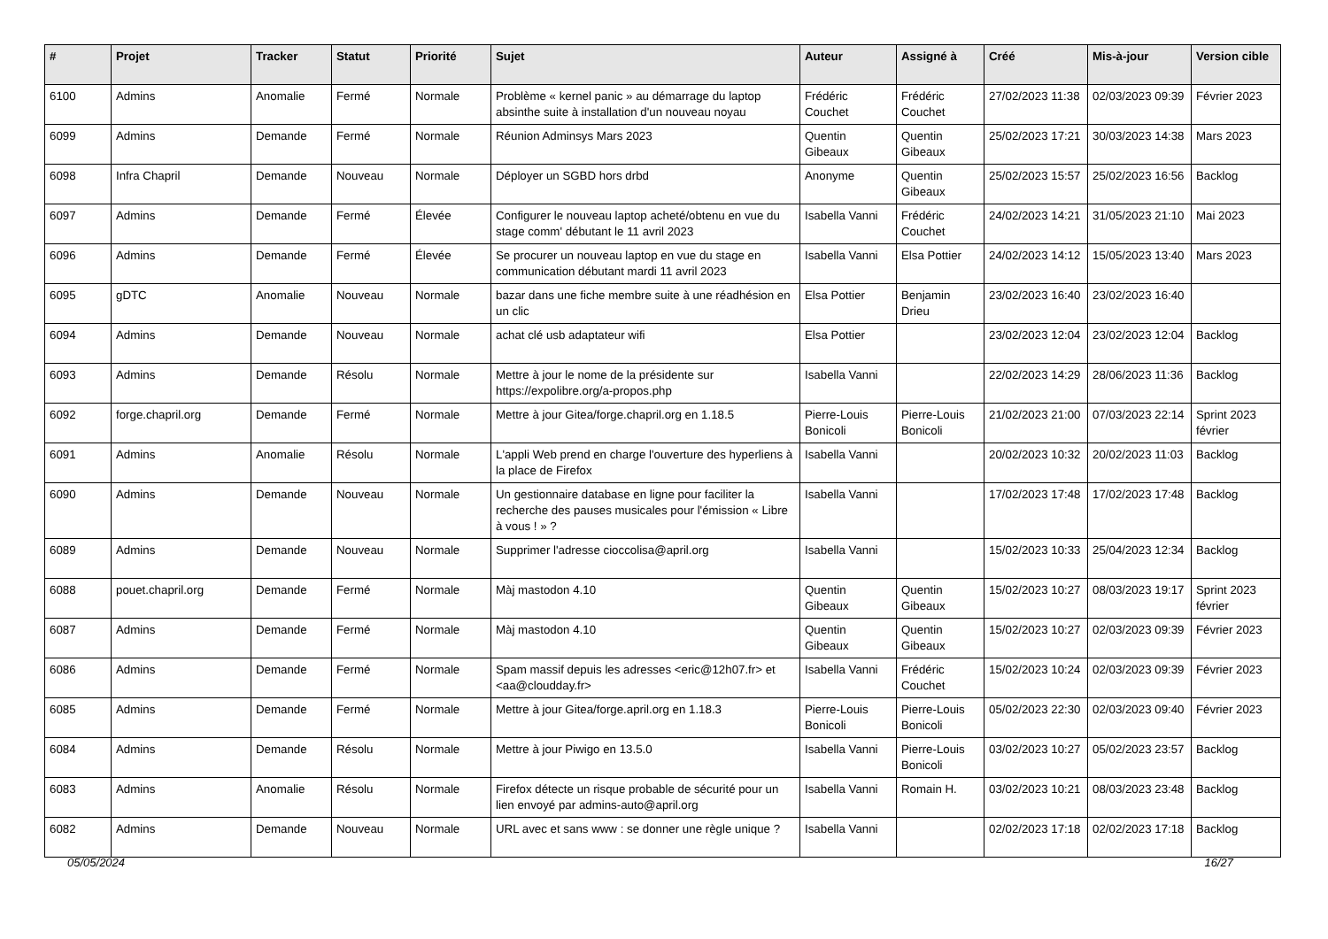| # | Projet | Tracker | Statut | Priorité | Sujet | Auteur | Assigné à | Créé | Mis-à-jour | Version cible |
| --- | --- | --- | --- | --- | --- | --- | --- | --- | --- | --- |
| 6100 | Admins | Anomalie | Fermé | Normale | Problème « kernel panic » au démarrage du laptop absinthe suite à installation d'un nouveau noyau | Frédéric Couchet | Frédéric Couchet | 27/02/2023 11:38 | 02/03/2023 09:39 | Février 2023 |
| 6099 | Admins | Demande | Fermé | Normale | Réunion Adminsys Mars 2023 | Quentin Gibeaux | Quentin Gibeaux | 25/02/2023 17:21 | 30/03/2023 14:38 | Mars 2023 |
| 6098 | Infra Chapril | Demande | Nouveau | Normale | Déployer un SGBD hors drbd | Anonyme | Quentin Gibeaux | 25/02/2023 15:57 | 25/02/2023 16:56 | Backlog |
| 6097 | Admins | Demande | Fermé | Élevée | Configurer le nouveau laptop acheté/obtenu en vue du stage comm' débutant le 11 avril 2023 | Isabella Vanni | Frédéric Couchet | 24/02/2023 14:21 | 31/05/2023 21:10 | Mai 2023 |
| 6096 | Admins | Demande | Fermé | Élevée | Se procurer un nouveau laptop en vue du stage en communication débutant mardi 11 avril 2023 | Isabella Vanni | Elsa Pottier | 24/02/2023 14:12 | 15/05/2023 13:40 | Mars 2023 |
| 6095 | gDTC | Anomalie | Nouveau | Normale | bazar dans une fiche membre suite à une réadhésion en un clic | Elsa Pottier | Benjamin Drieu | 23/02/2023 16:40 | 23/02/2023 16:40 | |
| 6094 | Admins | Demande | Nouveau | Normale | achat clé usb adaptateur wifi | Elsa Pottier | | 23/02/2023 12:04 | 23/02/2023 12:04 | Backlog |
| 6093 | Admins | Demande | Résolu | Normale | Mettre à jour le nome de la présidente sur https://expolibre.org/a-propos.php | Isabella Vanni | | 22/02/2023 14:29 | 28/06/2023 11:36 | Backlog |
| 6092 | forge.chapril.org | Demande | Fermé | Normale | Mettre à jour Gitea/forge.chapril.org en 1.18.5 | Pierre-Louis Bonicoli | Pierre-Louis Bonicoli | 21/02/2023 21:00 | 07/03/2023 22:14 | Sprint 2023 février |
| 6091 | Admins | Anomalie | Résolu | Normale | L'appli Web prend en charge l'ouverture des hyperliens à la place de Firefox | Isabella Vanni | | 20/02/2023 10:32 | 20/02/2023 11:03 | Backlog |
| 6090 | Admins | Demande | Nouveau | Normale | Un gestionnaire database en ligne pour faciliter la recherche des pauses musicales pour l'émission « Libre à vous ! » ? | Isabella Vanni | | 17/02/2023 17:48 | 17/02/2023 17:48 | Backlog |
| 6089 | Admins | Demande | Nouveau | Normale | Supprimer l'adresse cioccolisa@april.org | Isabella Vanni | | 15/02/2023 10:33 | 25/04/2023 12:34 | Backlog |
| 6088 | pouet.chapril.org | Demande | Fermé | Normale | Màj mastodon 4.10 | Quentin Gibeaux | Quentin Gibeaux | 15/02/2023 10:27 | 08/03/2023 19:17 | Sprint 2023 février |
| 6087 | Admins | Demande | Fermé | Normale | Màj mastodon 4.10 | Quentin Gibeaux | Quentin Gibeaux | 15/02/2023 10:27 | 02/03/2023 09:39 | Février 2023 |
| 6086 | Admins | Demande | Fermé | Normale | Spam massif depuis les adresses <eric@12h07.fr> et <aa@cloudday.fr> | Isabella Vanni | Frédéric Couchet | 15/02/2023 10:24 | 02/03/2023 09:39 | Février 2023 |
| 6085 | Admins | Demande | Fermé | Normale | Mettre à jour Gitea/forge.april.org en 1.18.3 | Pierre-Louis Bonicoli | Pierre-Louis Bonicoli | 05/02/2023 22:30 | 02/03/2023 09:40 | Février 2023 |
| 6084 | Admins | Demande | Résolu | Normale | Mettre à jour Piwigo en 13.5.0 | Isabella Vanni | Pierre-Louis Bonicoli | 03/02/2023 10:27 | 05/02/2023 23:57 | Backlog |
| 6083 | Admins | Anomalie | Résolu | Normale | Firefox détecte un risque probable de sécurité pour un lien envoyé par admins-auto@april.org | Isabella Vanni | Romain H. | 03/02/2023 10:21 | 08/03/2023 23:48 | Backlog |
| 6082 | Admins | Demande | Nouveau | Normale | URL avec et sans www : se donner une règle unique ? | Isabella Vanni | | 02/02/2023 17:18 | 02/02/2023 17:18 | Backlog |
05/05/2024 16/27